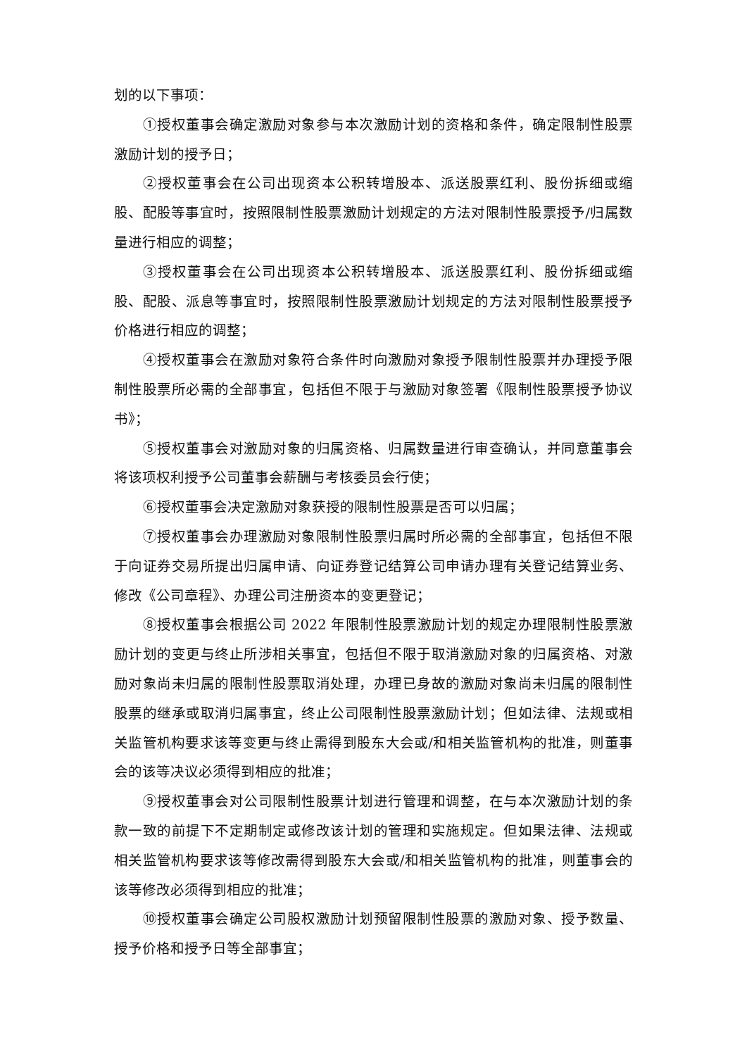划的以下事项：
①授权董事会确定激励对象参与本次激励计划的资格和条件，确定限制性股票激励计划的授予日；
②授权董事会在公司出现资本公积转增股本、派送股票红利、股份拆细或缩股、配股等事宜时，按照限制性股票激励计划规定的方法对限制性股票授予/归属数量进行相应的调整；
③授权董事会在公司出现资本公积转增股本、派送股票红利、股份拆细或缩股、配股、派息等事宜时，按照限制性股票激励计划规定的方法对限制性股票授予价格进行相应的调整；
④授权董事会在激励对象符合条件时向激励对象授予限制性股票并办理授予限制性股票所必需的全部事宜，包括但不限于与激励对象签署《限制性股票授予协议书》；
⑤授权董事会对激励对象的归属资格、归属数量进行审查确认，并同意董事会将该项权利授予公司董事会薪酬与考核委员会行使；
⑥授权董事会决定激励对象获授的限制性股票是否可以归属；
⑦授权董事会办理激励对象限制性股票归属时所必需的全部事宜，包括但不限于向证券交易所提出归属申请、向证券登记结算公司申请办理有关登记结算业务、修改《公司章程》、办理公司注册资本的变更登记；
⑧授权董事会根据公司 2022 年限制性股票激励计划的规定办理限制性股票激励计划的变更与终止所涉相关事宜，包括但不限于取消激励对象的归属资格、对激励对象尚未归属的限制性股票取消处理，办理已身故的激励对象尚未归属的限制性股票的继承或取消归属事宜，终止公司限制性股票激励计划；但如法律、法规或相关监管机构要求该等变更与终止需得到股东大会或/和相关监管机构的批准，则董事会的该等决议必须得到相应的批准；
⑨授权董事会对公司限制性股票计划进行管理和调整，在与本次激励计划的条款一致的前提下不定期制定或修改该计划的管理和实施规定。但如果法律、法规或相关监管机构要求该等修改需得到股东大会或/和相关监管机构的批准，则董事会的该等修改必须得到相应的批准；
⑩授权董事会确定公司股权激励计划预留限制性股票的激励对象、授予数量、授予价格和授予日等全部事宜；